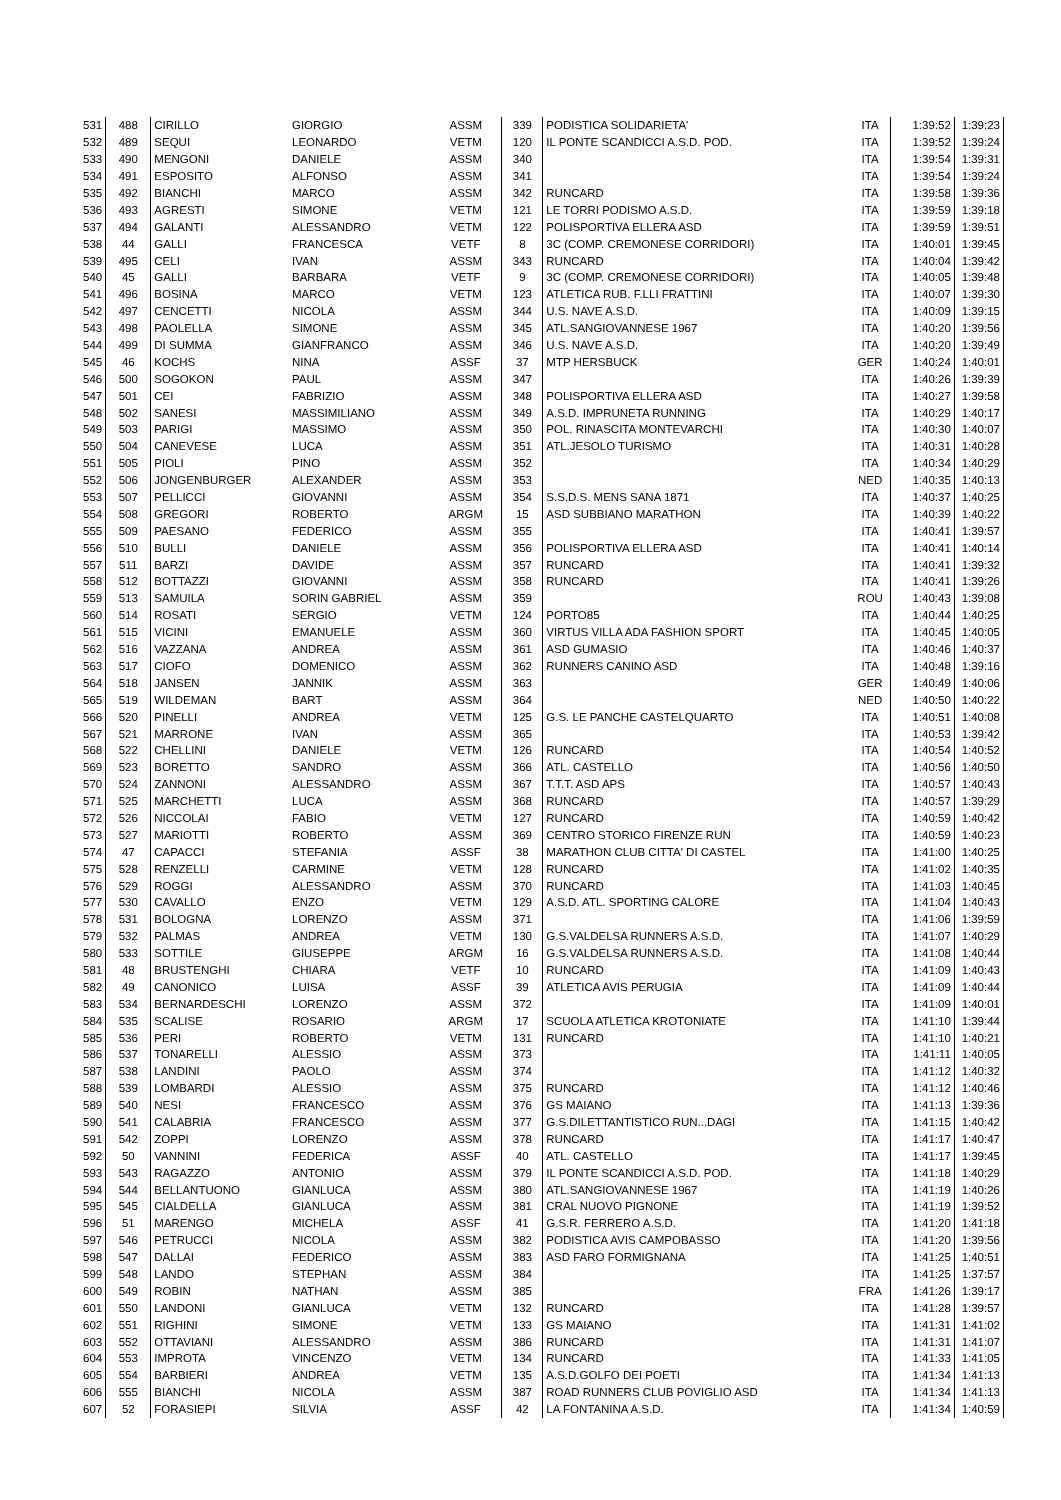| 531 | 488 | CIRILLO | GIORGIO | ASSM | 339 | PODISTICA SOLIDARIETA' | ITA | 1:39:52 | 1:39:23 |
| 532 | 489 | SEQUI | LEONARDO | VETM | 120 | IL PONTE SCANDICCI A.S.D. POD. | ITA | 1:39:52 | 1:39:24 |
| 533 | 490 | MENGONI | DANIELE | ASSM | 340 | | ITA | 1:39:54 | 1:39:31 |
| 534 | 491 | ESPOSITO | ALFONSO | ASSM | 341 | | ITA | 1:39:54 | 1:39:24 |
| 535 | 492 | BIANCHI | MARCO | ASSM | 342 | RUNCARD | ITA | 1:39:58 | 1:39:36 |
| 536 | 493 | AGRESTI | SIMONE | VETM | 121 | LE TORRI PODISMO A.S.D. | ITA | 1:39:59 | 1:39:18 |
| 537 | 494 | GALANTI | ALESSANDRO | VETM | 122 | POLISPORTIVA ELLERA ASD | ITA | 1:39:59 | 1:39:51 |
| 538 | 44 | GALLI | FRANCESCA | VETF | 8 | 3C (COMP. CREMONESE CORRIDORI) | ITA | 1:40:01 | 1:39:45 |
| 539 | 495 | CELI | IVAN | ASSM | 343 | RUNCARD | ITA | 1:40:04 | 1:39:42 |
| 540 | 45 | GALLI | BARBARA | VETF | 9 | 3C (COMP. CREMONESE CORRIDORI) | ITA | 1:40:05 | 1:39:48 |
| 541 | 496 | BOSINA | MARCO | VETM | 123 | ATLETICA RUB. F.LLI FRATTINI | ITA | 1:40:07 | 1:39:30 |
| 542 | 497 | CENCETTI | NICOLA | ASSM | 344 | U.S. NAVE A.S.D. | ITA | 1:40:09 | 1:39:15 |
| 543 | 498 | PAOLELLA | SIMONE | ASSM | 345 | ATL.SANGIOVANNESE 1967 | ITA | 1:40:20 | 1:39:56 |
| 544 | 499 | DI SUMMA | GIANFRANCO | ASSM | 346 | U.S. NAVE A.S.D. | ITA | 1:40:20 | 1:39:49 |
| 545 | 46 | KOCHS | NINA | ASSF | 37 | MTP HERSBUCK | GER | 1:40:24 | 1:40:01 |
| 546 | 500 | SOGOKON | PAUL | ASSM | 347 | | ITA | 1:40:26 | 1:39:39 |
| 547 | 501 | CEI | FABRIZIO | ASSM | 348 | POLISPORTIVA ELLERA ASD | ITA | 1:40:27 | 1:39:58 |
| 548 | 502 | SANESI | MASSIMILIANO | ASSM | 349 | A.S.D. IMPRUNETA RUNNING | ITA | 1:40:29 | 1:40:17 |
| 549 | 503 | PARIGI | MASSIMO | ASSM | 350 | POL. RINASCITA MONTEVARCHI | ITA | 1:40:30 | 1:40:07 |
| 550 | 504 | CANEVESE | LUCA | ASSM | 351 | ATL.JESOLO TURISMO | ITA | 1:40:31 | 1:40:28 |
| 551 | 505 | PIOLI | PINO | ASSM | 352 | | ITA | 1:40:34 | 1:40:29 |
| 552 | 506 | JONGENBURGER | ALEXANDER | ASSM | 353 | | NED | 1:40:35 | 1:40:13 |
| 553 | 507 | PELLICCI | GIOVANNI | ASSM | 354 | S.S.D.S. MENS SANA 1871 | ITA | 1:40:37 | 1:40:25 |
| 554 | 508 | GREGORI | ROBERTO | ARGM | 15 | ASD SUBBIANO MARATHON | ITA | 1:40:39 | 1:40:22 |
| 555 | 509 | PAESANO | FEDERICO | ASSM | 355 | | ITA | 1:40:41 | 1:39:57 |
| 556 | 510 | BULLI | DANIELE | ASSM | 356 | POLISPORTIVA ELLERA ASD | ITA | 1:40:41 | 1:40:14 |
| 557 | 511 | BARZI | DAVIDE | ASSM | 357 | RUNCARD | ITA | 1:40:41 | 1:39:32 |
| 558 | 512 | BOTTAZZI | GIOVANNI | ASSM | 358 | RUNCARD | ITA | 1:40:41 | 1:39:26 |
| 559 | 513 | SAMUILA | SORIN GABRIEL | ASSM | 359 | | ROU | 1:40:43 | 1:39:08 |
| 560 | 514 | ROSATI | SERGIO | VETM | 124 | PORTO85 | ITA | 1:40:44 | 1:40:25 |
| 561 | 515 | VICINI | EMANUELE | ASSM | 360 | VIRTUS VILLA ADA FASHION SPORT | ITA | 1:40:45 | 1:40:05 |
| 562 | 516 | VAZZANA | ANDREA | ASSM | 361 | ASD GUMASIO | ITA | 1:40:46 | 1:40:37 |
| 563 | 517 | CIOFO | DOMENICO | ASSM | 362 | RUNNERS CANINO ASD | ITA | 1:40:48 | 1:39:16 |
| 564 | 518 | JANSEN | JANNIK | ASSM | 363 | | GER | 1:40:49 | 1:40:06 |
| 565 | 519 | WILDEMAN | BART | ASSM | 364 | | NED | 1:40:50 | 1:40:22 |
| 566 | 520 | PINELLI | ANDREA | VETM | 125 | G.S. LE PANCHE CASTELQUARTO | ITA | 1:40:51 | 1:40:08 |
| 567 | 521 | MARRONE | IVAN | ASSM | 365 | | ITA | 1:40:53 | 1:39:42 |
| 568 | 522 | CHELLINI | DANIELE | VETM | 126 | RUNCARD | ITA | 1:40:54 | 1:40:52 |
| 569 | 523 | BORETTO | SANDRO | ASSM | 366 | ATL. CASTELLO | ITA | 1:40:56 | 1:40:50 |
| 570 | 524 | ZANNONI | ALESSANDRO | ASSM | 367 | T.T.T. ASD APS | ITA | 1:40:57 | 1:40:43 |
| 571 | 525 | MARCHETTI | LUCA | ASSM | 368 | RUNCARD | ITA | 1:40:57 | 1:39:29 |
| 572 | 526 | NICCOLAI | FABIO | VETM | 127 | RUNCARD | ITA | 1:40:59 | 1:40:42 |
| 573 | 527 | MARIOTTI | ROBERTO | ASSM | 369 | CENTRO STORICO FIRENZE RUN | ITA | 1:40:59 | 1:40:23 |
| 574 | 47 | CAPACCI | STEFANIA | ASSF | 38 | MARATHON CLUB CITTA' DI CASTEL | ITA | 1:41:00 | 1:40:25 |
| 575 | 528 | RENZELLI | CARMINE | VETM | 128 | RUNCARD | ITA | 1:41:02 | 1:40:35 |
| 576 | 529 | ROGGI | ALESSANDRO | ASSM | 370 | RUNCARD | ITA | 1:41:03 | 1:40:45 |
| 577 | 530 | CAVALLO | ENZO | VETM | 129 | A.S.D. ATL. SPORTING CALORE | ITA | 1:41:04 | 1:40:43 |
| 578 | 531 | BOLOGNA | LORENZO | ASSM | 371 | | ITA | 1:41:06 | 1:39:59 |
| 579 | 532 | PALMAS | ANDREA | VETM | 130 | G.S.VALDELSA RUNNERS A.S.D. | ITA | 1:41:07 | 1:40:29 |
| 580 | 533 | SOTTILE | GIUSEPPE | ARGM | 16 | G.S.VALDELSA RUNNERS A.S.D. | ITA | 1:41:08 | 1:40:44 |
| 581 | 48 | BRUSTENGHI | CHIARA | VETF | 10 | RUNCARD | ITA | 1:41:09 | 1:40:43 |
| 582 | 49 | CANONICO | LUISA | ASSF | 39 | ATLETICA AVIS PERUGIA | ITA | 1:41:09 | 1:40:44 |
| 583 | 534 | BERNARDESCHI | LORENZO | ASSM | 372 | | ITA | 1:41:09 | 1:40:01 |
| 584 | 535 | SCALISE | ROSARIO | ARGM | 17 | SCUOLA ATLETICA KROTONIATE | ITA | 1:41:10 | 1:39:44 |
| 585 | 536 | PERI | ROBERTO | VETM | 131 | RUNCARD | ITA | 1:41:10 | 1:40:21 |
| 586 | 537 | TONARELLI | ALESSIO | ASSM | 373 | | ITA | 1:41:11 | 1:40:05 |
| 587 | 538 | LANDINI | PAOLO | ASSM | 374 | | ITA | 1:41:12 | 1:40:32 |
| 588 | 539 | LOMBARDI | ALESSIO | ASSM | 375 | RUNCARD | ITA | 1:41:12 | 1:40:46 |
| 589 | 540 | NESI | FRANCESCO | ASSM | 376 | GS MAIANO | ITA | 1:41:13 | 1:39:36 |
| 590 | 541 | CALABRIA | FRANCESCO | ASSM | 377 | G.S.DILETTANTISTICO RUN...DAGI | ITA | 1:41:15 | 1:40:42 |
| 591 | 542 | ZOPPI | LORENZO | ASSM | 378 | RUNCARD | ITA | 1:41:17 | 1:40:47 |
| 592 | 50 | VANNINI | FEDERICA | ASSF | 40 | ATL. CASTELLO | ITA | 1:41:17 | 1:39:45 |
| 593 | 543 | RAGAZZO | ANTONIO | ASSM | 379 | IL PONTE SCANDICCI A.S.D. POD. | ITA | 1:41:18 | 1:40:29 |
| 594 | 544 | BELLANTUONO | GIANLUCA | ASSM | 380 | ATL.SANGIOVANNESE 1967 | ITA | 1:41:19 | 1:40:26 |
| 595 | 545 | CIALDELLA | GIANLUCA | ASSM | 381 | CRAL NUOVO PIGNONE | ITA | 1:41:19 | 1:39:52 |
| 596 | 51 | MARENGO | MICHELA | ASSF | 41 | G.S.R. FERRERO A.S.D. | ITA | 1:41:20 | 1:41:18 |
| 597 | 546 | PETRUCCI | NICOLA | ASSM | 382 | PODISTICA AVIS CAMPOBASSO | ITA | 1:41:20 | 1:39:56 |
| 598 | 547 | DALLAI | FEDERICO | ASSM | 383 | ASD FARO FORMIGNANA | ITA | 1:41:25 | 1:40:51 |
| 599 | 548 | LANDO | STEPHAN | ASSM | 384 | | ITA | 1:41:25 | 1:37:57 |
| 600 | 549 | ROBIN | NATHAN | ASSM | 385 | | FRA | 1:41:26 | 1:39:17 |
| 601 | 550 | LANDONI | GIANLUCA | VETM | 132 | RUNCARD | ITA | 1:41:28 | 1:39:57 |
| 602 | 551 | RIGHINI | SIMONE | VETM | 133 | GS MAIANO | ITA | 1:41:31 | 1:41:02 |
| 603 | 552 | OTTAVIANI | ALESSANDRO | ASSM | 386 | RUNCARD | ITA | 1:41:31 | 1:41:07 |
| 604 | 553 | IMPROTA | VINCENZO | VETM | 134 | RUNCARD | ITA | 1:41:33 | 1:41:05 |
| 605 | 554 | BARBIERI | ANDREA | VETM | 135 | A.S.D.GOLFO DEI POETI | ITA | 1:41:34 | 1:41:13 |
| 606 | 555 | BIANCHI | NICOLA | ASSM | 387 | ROAD RUNNERS CLUB POVIGLIO ASD | ITA | 1:41:34 | 1:41:13 |
| 607 | 52 | FORASIEPI | SILVIA | ASSF | 42 | LA FONTANINA A.S.D. | ITA | 1:41:34 | 1:40:59 |